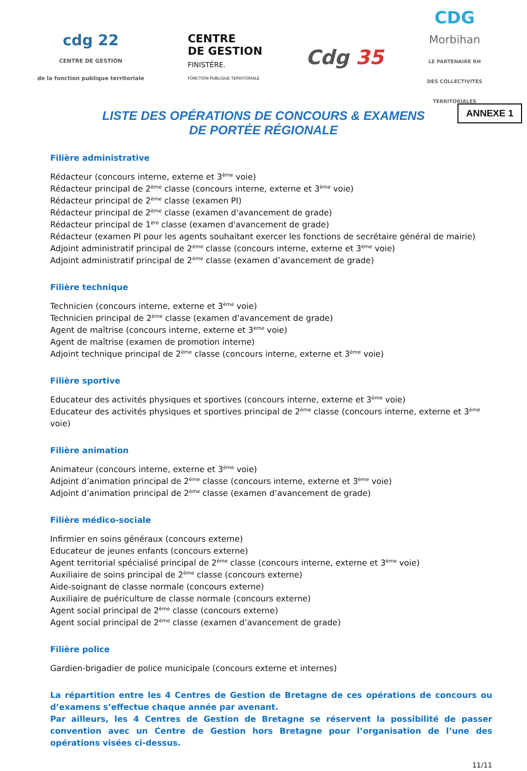cdg 22
CENTRE DE GESTION
de la fonction publique territoriale
CENTRE
DE GESTION
FINISTÈRE.
FONCTION PUBLIQUE TERRITORIALE
Cdg 35
CDG
Morbihan
LE PARTENAIRE RH
DES COLLECTIVITÉS
TERRITORIALES
ANNEXE 1
LISTE DES OPÉRATIONS DE CONCOURS & EXAMENS
DE PORTÉE RÉGIONALE
Filière administrative
Rédacteur (concours interne, externe et 3<sup>ème</sup> voie)
Rédacteur principal de 2<sup>ème</sup> classe (concours interne, externe et 3<sup>ème</sup> voie)
Rédacteur principal de 2<sup>ème</sup> classe (examen PI)
Rédacteur principal de 2<sup>ème</sup> classe (examen d'avancement de grade)
Rédacteur principal de 1<sup>ère</sup> classe (examen d'avancement de grade)
Rédacteur (examen PI pour les agents souhaitant exercer les fonctions de secrétaire général de mairie)
Adjoint administratif principal de 2<sup>ème</sup> classe (concours interne, externe et 3<sup>ème</sup> voie)
Adjoint administratif principal de 2<sup>ème</sup> classe (examen d’avancement de grade)
Filière technique
Technicien (concours interne, externe et 3<sup>ème</sup> voie)
Technicien principal de 2<sup>ème</sup> classe (examen d'avancement de grade)
Agent de maîtrise (concours interne, externe et 3<sup>ème</sup> voie)
Agent de maîtrise (examen de promotion interne)
Adjoint technique principal de 2<sup>ème</sup> classe (concours interne, externe et 3<sup>ème</sup> voie)
Filière sportive
Educateur des activités physiques et sportives (concours interne, externe et 3<sup>ème</sup> voie)
Educateur des activités physiques et sportives principal de 2<sup>ème</sup> classe (concours interne, externe et 3<sup>ème</sup> voie)
Filière animation
Animateur (concours interne, externe et 3<sup>ème</sup> voie)
Adjoint d’animation principal de 2<sup>ème</sup> classe (concours interne, externe et 3<sup>ème</sup> voie)
Adjoint d’animation principal de 2<sup>ème</sup> classe (examen d’avancement de grade)
Filière médico-sociale
Infirmier en soins généraux (concours externe)
Educateur de jeunes enfants (concours externe)
Agent territorial spécialisé principal de 2<sup>ème</sup> classe (concours interne, externe et 3<sup>ème</sup> voie)
Auxiliaire de soins principal de 2<sup>ème</sup> classe (concours externe)
Aide-soignant de classe normale (concours externe)
Auxiliaire de puériculture de classe normale (concours externe)
Agent social principal de 2<sup>ème</sup> classe (concours externe)
Agent social principal de 2<sup>ème</sup> classe (examen d’avancement de grade)
Filière police
Gardien-brigadier de police municipale (concours externe et internes)
La répartition entre les 4 Centres de Gestion de Bretagne de ces opérations de concours ou d’examens s’effectue chaque année par avenant.
Par ailleurs, les 4 Centres de Gestion de Bretagne se réservent la possibilité de passer convention avec un Centre de Gestion hors Bretagne pour l’organisation de l’une des opérations visées ci-dessus.
11/11